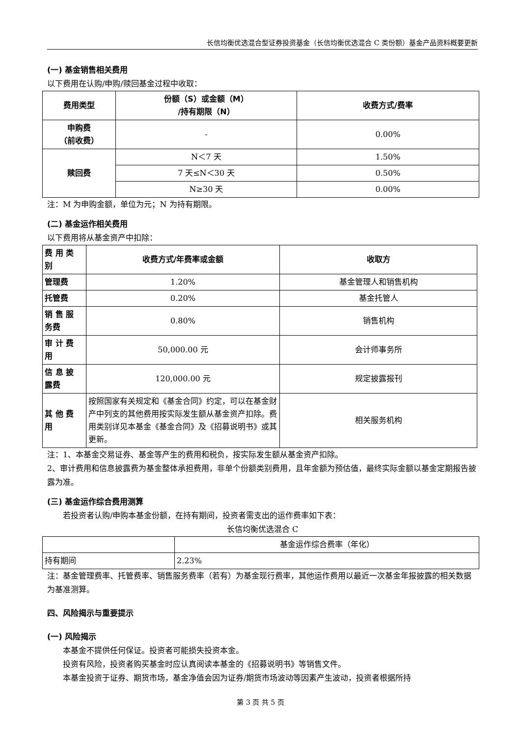长信均衡优选混合型证券投资基金（长信均衡优选混合 C 类份额）基金产品资料概要更新
(一) 基金销售相关费用
以下费用在认购/申购/赎回基金过程中收取：
| 费用类型 | 份额（S）或金额（M） /持有期限（N） | 收费方式/费率 |
| --- | --- | --- |
| 申购费 （前收费） | - | 0.00% |
| 赎回费 | N＜7 天 | 1.50% |
| | 7 天≤N＜30 天 | 0.50% |
| | N≥30 天 | 0.00% |
注：M 为申购金额，单位为元；N 为持有期限。
(二) 基金运作相关费用
以下费用将从基金资产中扣除：
| 费 用 类 别 | 收费方式/年费率或金额 | 收取方 |
| --- | --- | --- |
| 管理费 | 1.20% | 基金管理人和销售机构 |
| 托管费 | 0.20% | 基金托管人 |
| 销 售 服 务费 | 0.80% | 销售机构 |
| 审 计 费 用 | 50,000.00 元 | 会计师事务所 |
| 信 息 披 露费 | 120,000.00 元 | 规定披露报刊 |
| 其 他 费 用 | 按照国家有关规定和《基金合同》约定，可以在基金财产中列支的其他费用按实际发生额从基金资产扣除。费用类别详见本基金《基金合同》及《招募说明书》或其更新。 | 相关服务机构 |
注：1、本基金交易证券、基金等产生的费用和税负，按实际发生额从基金资产扣除。
2、审计费用和信息披露费为基金整体承担费用，非单个份额类别费用，且年金额为预估值，最终实际金额以基金定期报告披露为准。
(三) 基金运作综合费用测算
若投资者认购/申购本基金份额，在持有期间，投资者需支出的运作费率如下表：
长信均衡优选混合 C
| | 基金运作综合费率（年化） |
| 持有期间 | 2.23% |
注：基金管理费率、托管费率、销售服务费率（若有）为基金现行费率，其他运作费用以最近一次基金年报披露的相关数据为基准测算。
四、风险揭示与重要提示
(一) 风险揭示
本基金不提供任何保证。投资者可能损失投资本金。
投资有风险，投资者购买基金时应认真阅读本基金的《招募说明书》等销售文件。
本基金投资于证券、期货市场，基金净值会因为证券/期货市场波动等因素产生波动，投资者根据所持
第 3 页 共 5 页